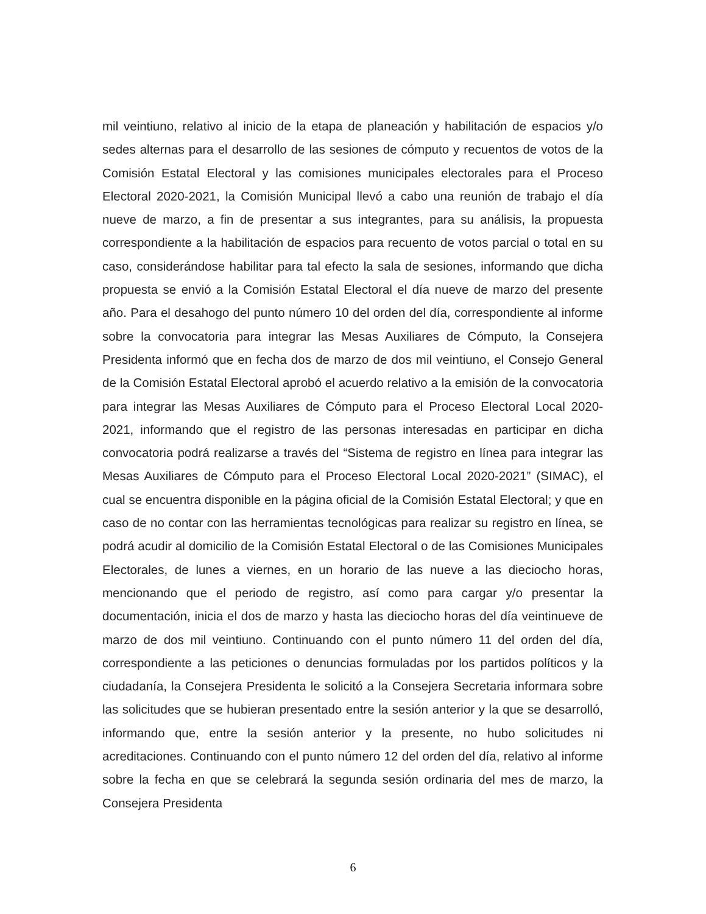mil veintiuno, relativo al inicio de la etapa de planeación y habilitación de espacios y/o sedes alternas para el desarrollo de las sesiones de cómputo y recuentos de votos de la Comisión Estatal Electoral y las comisiones municipales electorales para el Proceso Electoral 2020-2021, la Comisión Municipal llevó a cabo una reunión de trabajo el día nueve de marzo, a fin de presentar a sus integrantes, para su análisis, la propuesta correspondiente a la habilitación de espacios para recuento de votos parcial o total en su caso, considerándose habilitar para tal efecto la sala de sesiones, informando que dicha propuesta se envió a la Comisión Estatal Electoral el día nueve de marzo del presente año. Para el desahogo del punto número 10 del orden del día, correspondiente al informe sobre la convocatoria para integrar las Mesas Auxiliares de Cómputo, la Consejera Presidenta informó que en fecha dos de marzo de dos mil veintiuno, el Consejo General de la Comisión Estatal Electoral aprobó el acuerdo relativo a la emisión de la convocatoria para integrar las Mesas Auxiliares de Cómputo para el Proceso Electoral Local 2020-2021, informando que el registro de las personas interesadas en participar en dicha convocatoria podrá realizarse a través del “Sistema de registro en línea para integrar las Mesas Auxiliares de Cómputo para el Proceso Electoral Local 2020-2021” (SIMAC), el cual se encuentra disponible en la página oficial de la Comisión Estatal Electoral; y que en caso de no contar con las herramientas tecnológicas para realizar su registro en línea, se podrá acudir al domicilio de la Comisión Estatal Electoral o de las Comisiones Municipales Electorales, de lunes a viernes, en un horario de las nueve a las dieciocho horas, mencionando que el periodo de registro, así como para cargar y/o presentar la documentación, inicia el dos de marzo y hasta las dieciocho horas del día veintinueve de marzo de dos mil veintiuno. Continuando con el punto número 11 del orden del día, correspondiente a las peticiones o denuncias formuladas por los partidos políticos y la ciudadanía, la Consejera Presidenta le solicitó a la Consejera Secretaria informara sobre las solicitudes que se hubieran presentado entre la sesión anterior y la que se desarrolló, informando que, entre la sesión anterior y la presente, no hubo solicitudes ni acreditaciones. Continuando con el punto número 12 del orden del día, relativo al informe sobre la fecha en que se celebrará la segunda sesión ordinaria del mes de marzo, la Consejera Presidenta
6